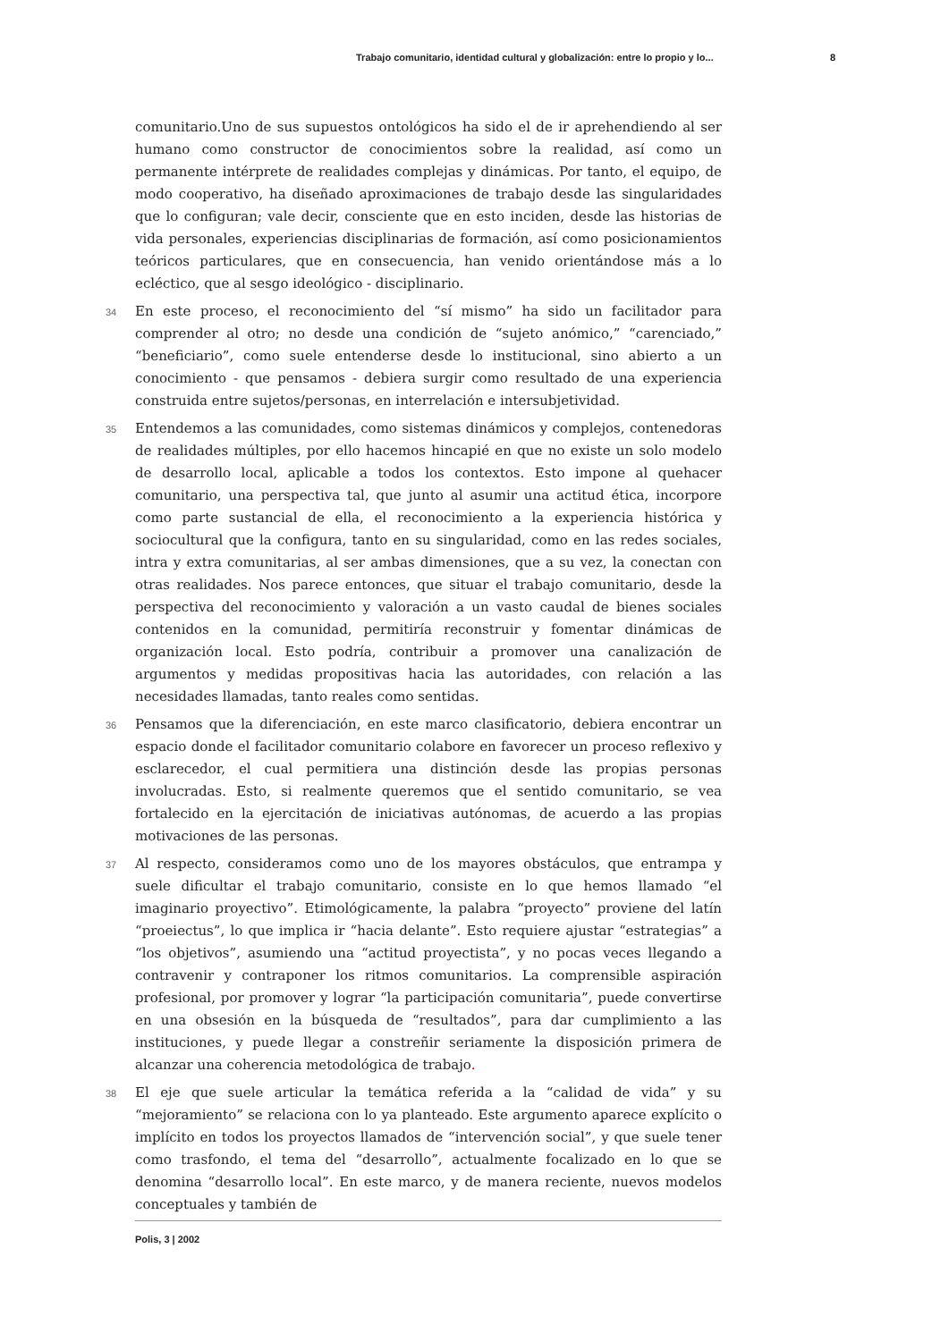Trabajo comunitario, identidad cultural y globalización: entre lo propio y lo... 8
comunitario.Uno de sus supuestos ontológicos ha sido el de ir aprehendiendo al ser humano como constructor de conocimientos sobre la realidad, así como un permanente intérprete de realidades complejas y dinámicas. Por tanto, el equipo, de modo cooperativo, ha diseñado aproximaciones de trabajo desde las singularidades que lo configuran; vale decir, consciente que en esto inciden, desde las historias de vida personales, experiencias disciplinarias de formación, así como posicionamientos teóricos particulares, que en consecuencia, han venido orientándose más a lo ecléctico, que al sesgo ideológico - disciplinario.
34 En este proceso, el reconocimiento del “sí mismo” ha sido un facilitador para comprender al otro; no desde una condición de “sujeto anómico,” “carenciado,” “beneficiario”, como suele entenderse desde lo institucional, sino abierto a un conocimiento - que pensamos - debiera surgir como resultado de una experiencia construida entre sujetos/personas, en interrelación e intersubjetividad.
35 Entendemos a las comunidades, como sistemas dinámicos y complejos, contenedoras de realidades múltiples, por ello hacemos hincapié en que no existe un solo modelo de desarrollo local, aplicable a todos los contextos. Esto impone al quehacer comunitario, una perspectiva tal, que junto al asumir una actitud ética, incorpore como parte sustancial de ella, el reconocimiento a la experiencia histórica y sociocultural que la configura, tanto en su singularidad, como en las redes sociales, intra y extra comunitarias, al ser ambas dimensiones, que a su vez, la conectan con otras realidades. Nos parece entonces, que situar el trabajo comunitario, desde la perspectiva del reconocimiento y valoración a un vasto caudal de bienes sociales contenidos en la comunidad, permitiría reconstruir y fomentar dinámicas de organización local. Esto podría, contribuir a promover una canalización de argumentos y medidas propositivas hacia las autoridades, con relación a las necesidades llamadas, tanto reales como sentidas.
36 Pensamos que la diferenciación, en este marco clasificatorio, debiera encontrar un espacio donde el facilitador comunitario colabore en favorecer un proceso reflexivo y esclarecedor, el cual permitiera una distinción desde las propias personas involucradas. Esto, si realmente queremos que el sentido comunitario, se vea fortalecido en la ejercitación de iniciativas autónomas, de acuerdo a las propias motivaciones de las personas.
37 Al respecto, consideramos como uno de los mayores obstáculos, que entrampa y suele dificultar el trabajo comunitario, consiste en lo que hemos llamado “el imaginario proyectivo”. Etimológicamente, la palabra “proyecto” proviene del latín “proeiectus”, lo que implica ir “hacia delante”. Esto requiere ajustar “estrategias” a “los objetivos”, asumiendo una “actitud proyectista”, y no pocas veces llegando a contravenir y contraponer los ritmos comunitarios. La comprensible aspiración profesional, por promover y lograr “la participación comunitaria”, puede convertirse en una obsesión en la búsqueda de “resultados”, para dar cumplimiento a las instituciones, y puede llegar a constreñir seriamente la disposición primera de alcanzar una coherencia metodológica de trabajo.
38 El eje que suele articular la temática referida a la “calidad de vida” y su “mejoramiento” se relaciona con lo ya planteado. Este argumento aparece explícito o implícito en todos los proyectos llamados de “intervención social”, y que suele tener como trasfondo, el tema del “desarrollo”, actualmente focalizado en lo que se denomina “desarrollo local”. En este marco, y de manera reciente, nuevos modelos conceptuales y también de
Polis, 3 | 2002